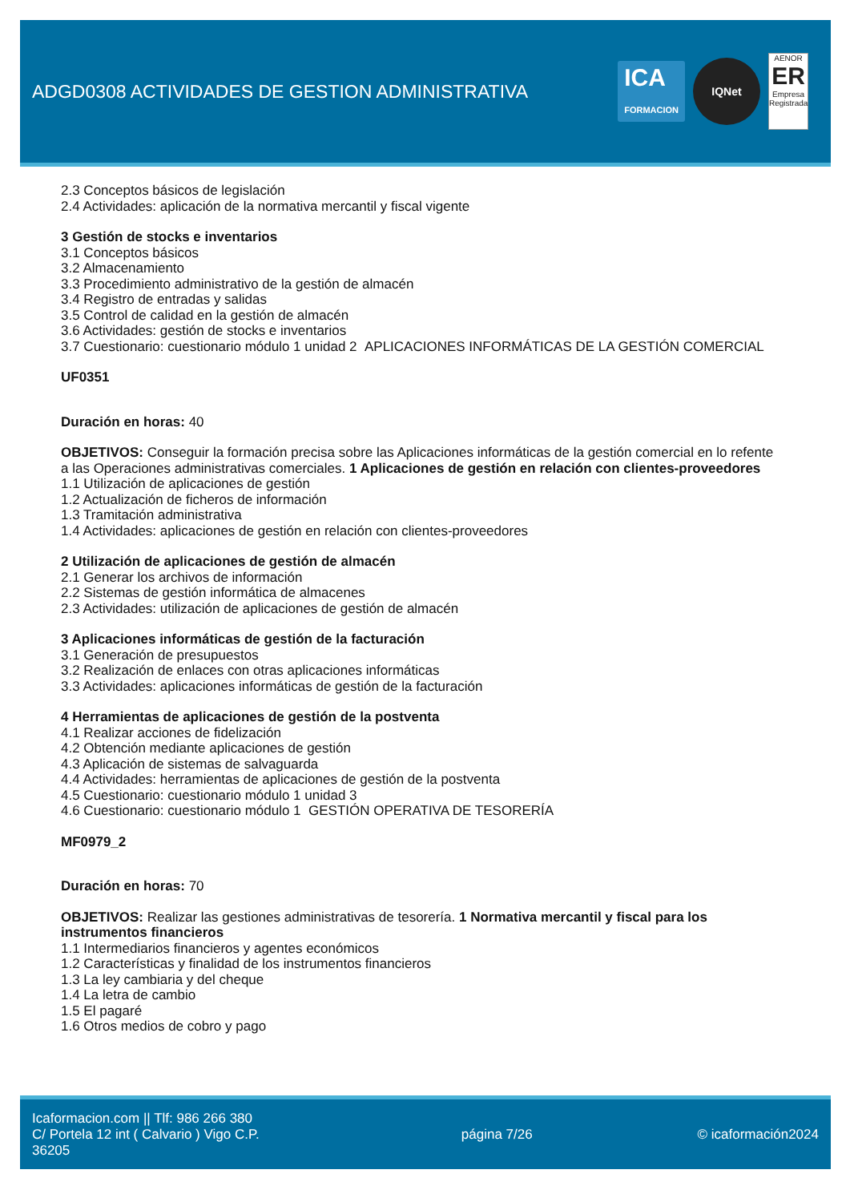ADGD0308 ACTIVIDADES DE GESTION ADMINISTRATIVA
ICA
FORMACION
IQNet
AENOR
ER
Empresa Registrada
2.3 Conceptos básicos de legislación
2.4 Actividades: aplicación de la normativa mercantil y fiscal vigente
3 Gestión de stocks e inventarios
3.1 Conceptos básicos
3.2 Almacenamiento
3.3 Procedimiento administrativo de la gestión de almacén
3.4 Registro de entradas y salidas
3.5 Control de calidad en la gestión de almacén
3.6 Actividades: gestión de stocks e inventarios
3.7 Cuestionario: cuestionario módulo 1 unidad 2 APLICACIONES INFORMÁTICAS DE LA GESTIÓN COMERCIAL
UF0351
Duración en horas: 40
OBJETIVOS: Conseguir la formación precisa sobre las Aplicaciones informáticas de la gestión comercial en lo refente a las Operaciones administrativas comerciales. 1 Aplicaciones de gestión en relación con clientes-proveedores
1.1 Utilización de aplicaciones de gestión
1.2 Actualización de ficheros de información
1.3 Tramitación administrativa
1.4 Actividades: aplicaciones de gestión en relación con clientes-proveedores
2 Utilización de aplicaciones de gestión de almacén
2.1 Generar los archivos de información
2.2 Sistemas de gestión informática de almacenes
2.3 Actividades: utilización de aplicaciones de gestión de almacén
3 Aplicaciones informáticas de gestión de la facturación
3.1 Generación de presupuestos
3.2 Realización de enlaces con otras aplicaciones informáticas
3.3 Actividades: aplicaciones informáticas de gestión de la facturación
4 Herramientas de aplicaciones de gestión de la postventa
4.1 Realizar acciones de fidelización
4.2 Obtención mediante aplicaciones de gestión
4.3 Aplicación de sistemas de salvaguarda
4.4 Actividades: herramientas de aplicaciones de gestión de la postventa
4.5 Cuestionario: cuestionario módulo 1 unidad 3
4.6 Cuestionario: cuestionario módulo 1 GESTIÓN OPERATIVA DE TESORERÍA
MF0979_2
Duración en horas: 70
OBJETIVOS: Realizar las gestiones administrativas de tesorería. 1 Normativa mercantil y fiscal para los instrumentos financieros
1.1 Intermediarios financieros y agentes económicos
1.2 Características y finalidad de los instrumentos financieros
1.3 La ley cambiaria y del cheque
1.4 La letra de cambio
1.5 El pagaré
1.6 Otros medios de cobro y pago
Icaformacion.com || Tlf: 986 266 380
C/ Portela 12 int ( Calvario ) Vigo C.P. 36205
página 7/26 © icaformación2024